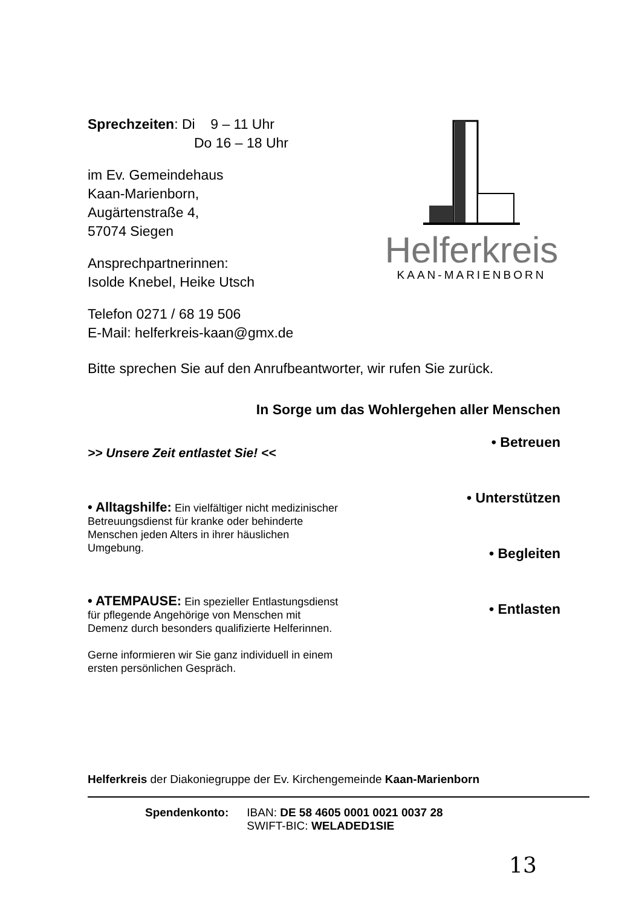Sprechzeiten: Di 9 – 11 Uhr
Do 16 – 18 Uhr
im Ev. Gemeindehaus
Kaan-Marienborn,
Augärtenstraße 4,
57074 Siegen
Ansprechpartnerinnen:
Isolde Knebel, Heike Utsch
Telefon 0271 / 68 19 506
E-Mail: helferkreis-kaan@gmx.de
Helferkreis
KAAN-MARIENBORN
Bitte sprechen Sie auf den Anrufbeantworter, wir rufen Sie zurück.
In Sorge um das Wohlergehen aller Menschen
>> Unsere Zeit entlastet Sie! <<
• Alltagshilfe: Ein vielfältiger nicht medizinischer Betreuungsdienst für kranke oder behinderte Menschen jeden Alters in ihrer häuslichen Umgebung.
• ATEMPAUSE: Ein spezieller Entlastungsdienst für pflegende Angehörige von Menschen mit Demenz durch besonders qualifizierte Helferinnen.
Gerne informieren wir Sie ganz individuell in einem ersten persönlichen Gespräch.
• Betreuen
• Unterstützen
• Begleiten
• Entlasten
Helferkreis der Diakoniegruppe der Ev. Kirchengemeinde Kaan-Marienborn
Spendenkonto: IBAN: DE 58 4605 0001 0021 0037 28
SWIFT-BIC: WELADED1SIE
13